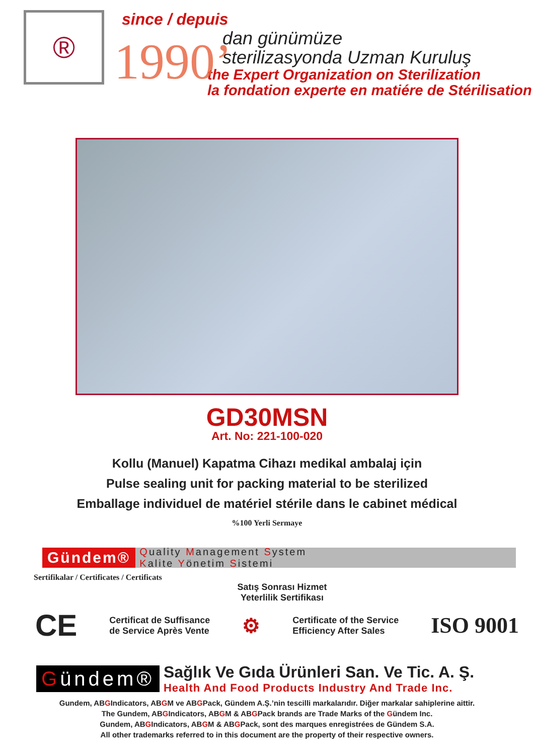®
since / depuis
1990’
dan günümüze
sterilizasyonda Uzman Kuruluş
the Expert Organization on Sterilization
la fondation experte en matiére de Stérilisation
GD30MSN
Art. No: 221-100-020
Kollu (Manuel) Kapatma Cihazı medikal ambalaj için
Pulse sealing unit for packing material to be sterilized
Emballage individuel de matériel stérile dans le cabinet médical
%100 Yerli Sermaye
Gündem® Quality Management System
Kalite Yönetim Sistemi
Sertifikalar / Certificates / Certificats
Satış Sonrası Hizmet
Yeterlilik Sertifikası
CE Certificat de Suffisance
de Service Après Vente ⚙ Certificate of the Service
Efficiency After Sales ISO 9001
Gündem®
Sağlık Ve Gıda Ürünleri San. Ve Tic. A. Ş.
Health And Food Products Industry And Trade Inc.
Gundem, ABGIndicators, ABGM ve ABGPack, Gündem A.Ş.’nin tescilli markalarıdır. Diğer markalar sahiplerine aittir.
The Gundem, ABGIndicators, ABGM & ABGPack brands are Trade Marks of the Gündem Inc.
Gundem, ABGIndicators, ABGM & ABGPack, sont des marques enregistrées de Gündem S.A.
All other trademarks referred to in this document are the property of their respective owners.